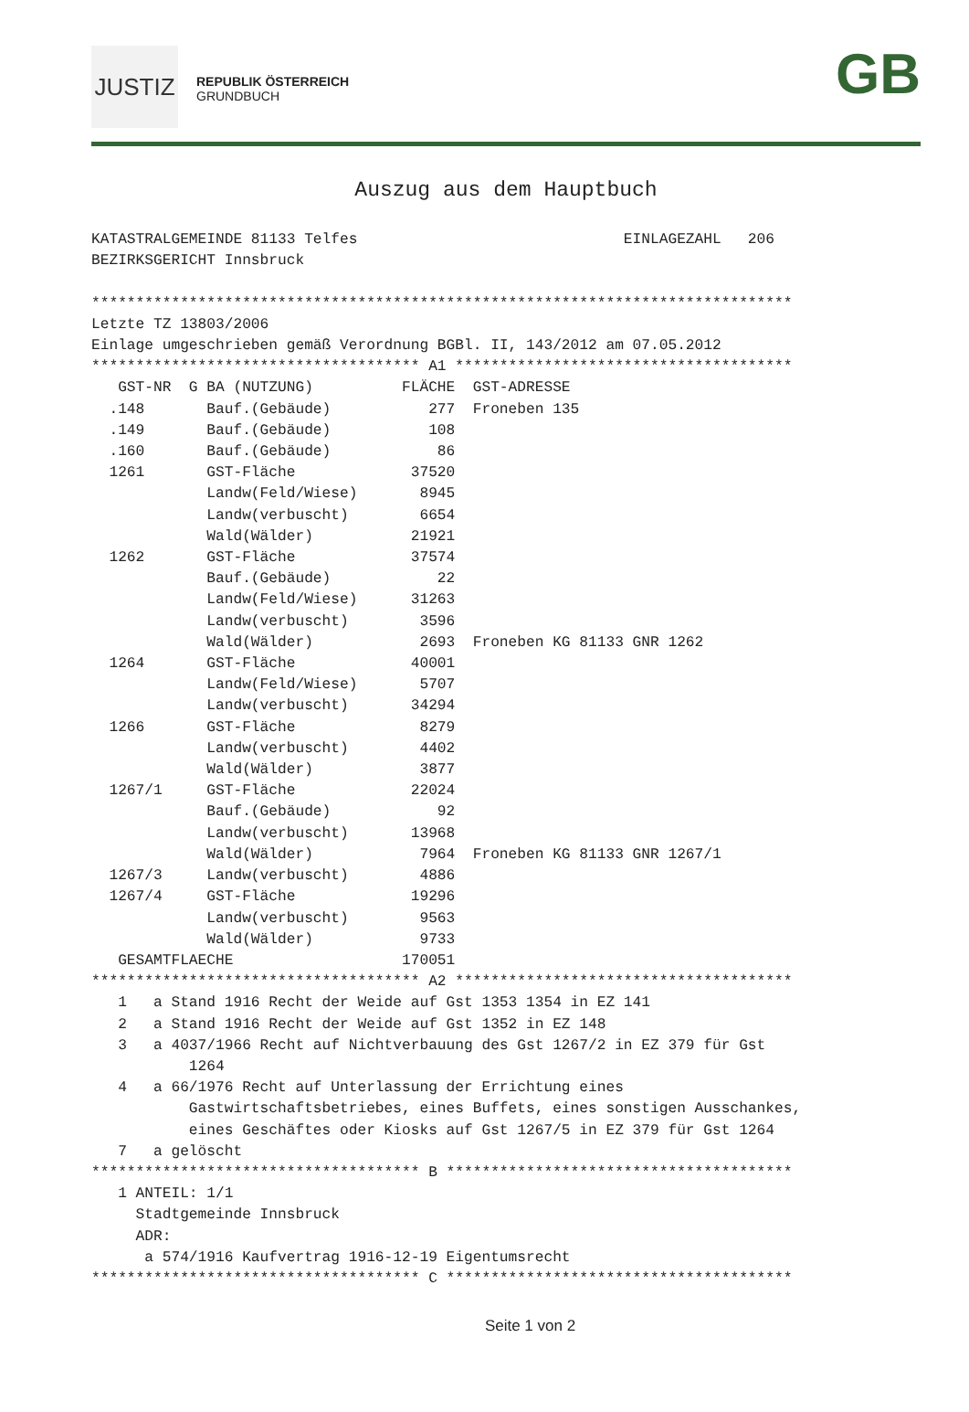JUSTIZ
REPUBLIK ÖSTERREICH
GRUNDBUCH
GB
Auszug aus dem Hauptbuch
KATASTRALGEMEINDE 81133 Telfes                              EINLAGEZAHL   206
BEZIRKSGERICHT Innsbruck

*******************************************************************************
Letzte TZ 13803/2006
Einlage umgeschrieben gemäß Verordnung BGBl. II, 143/2012 am 07.05.2012
************************************* A1 **************************************
   GST-NR  G BA (NUTZUNG)          FLÄCHE  GST-ADRESSE
  .148       Bauf.(Gebäude)           277  Froneben 135
  .149       Bauf.(Gebäude)           108
  .160       Bauf.(Gebäude)            86
  1261       GST-Fläche             37520
             Landw(Feld/Wiese)       8945
             Landw(verbuscht)        6654
             Wald(Wälder)           21921
  1262       GST-Fläche             37574
             Bauf.(Gebäude)            22
             Landw(Feld/Wiese)      31263
             Landw(verbuscht)        3596
             Wald(Wälder)            2693  Froneben KG 81133 GNR 1262
  1264       GST-Fläche             40001
             Landw(Feld/Wiese)       5707
             Landw(verbuscht)       34294
  1266       GST-Fläche              8279
             Landw(verbuscht)        4402
             Wald(Wälder)            3877
  1267/1     GST-Fläche             22024
             Bauf.(Gebäude)            92
             Landw(verbuscht)       13968
             Wald(Wälder)            7964  Froneben KG 81133 GNR 1267/1
  1267/3     Landw(verbuscht)        4886
  1267/4     GST-Fläche             19296
             Landw(verbuscht)        9563
             Wald(Wälder)            9733
   GESAMTFLAECHE                   170051
************************************* A2 **************************************
   1   a Stand 1916 Recht der Weide auf Gst 1353 1354 in EZ 141
   2   a Stand 1916 Recht der Weide auf Gst 1352 in EZ 148
   3   a 4037/1966 Recht auf Nichtverbauung des Gst 1267/2 in EZ 379 für Gst
           1264
   4   a 66/1976 Recht auf Unterlassung der Errichtung eines
           Gastwirtschaftsbetriebes, eines Buffets, eines sonstigen Ausschankes,
           eines Geschäftes oder Kiosks auf Gst 1267/5 in EZ 379 für Gst 1264
   7   a gelöscht
************************************* B ***************************************
   1 ANTEIL: 1/1
     Stadtgemeinde Innsbruck
     ADR:
      a 574/1916 Kaufvertrag 1916-12-19 Eigentumsrecht
************************************* C ***************************************
Seite 1 von 2